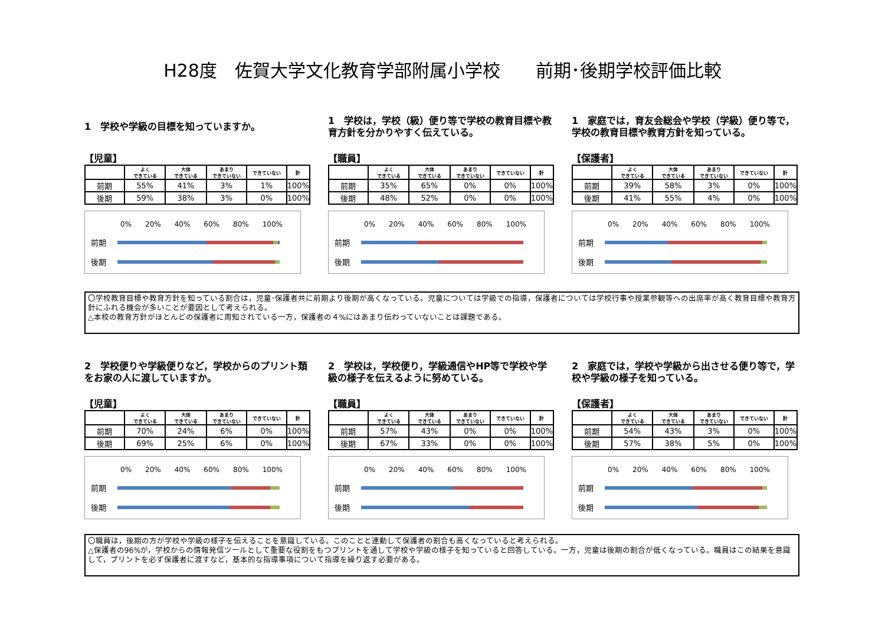H28度　佐賀大学文化教育学部附属小学校　　前期･後期学校評価比較
1　学校や学級の目標を知っていますか。
【児童】
| | よく できている | 大体 できている | あまり できていない | できていない | 計 |
| --- | --- | --- | --- | --- | --- |
| 前期 | 55% | 41% | 3% | 1% | 100% |
| 後期 | 59% | 38% | 3% | 0% | 100% |
0% 20% 40% 60% 80% 100%
前期
後期
1　学校は，学校（級）便り等で学校の教育目標や教育方針を分かりやすく伝えている。
【職員】
| | よく できている | 大体 できている | あまり できていない | できていない | 計 |
| --- | --- | --- | --- | --- | --- |
| 前期 | 35% | 65% | 0% | 0% | 100% |
| 後期 | 48% | 52% | 0% | 0% | 100% |
0% 20% 40% 60% 80% 100%
前期
後期
1　家庭では，育友会総会や学校（学級）便り等で，学校の教育目標や教育方針を知っている。
【保護者】
| | よく できている | 大体 できている | あまり できていない | できていない | 計 |
| --- | --- | --- | --- | --- | --- |
| 前期 | 39% | 58% | 3% | 0% | 100% |
| 後期 | 41% | 55% | 4% | 0% | 100% |
0% 20% 40% 60% 80% 100%
前期
後期
〇学校教育目標や教育方針を知っている割合は，児童･保護者共に前期より後期が高くなっている。児童については学級での指導，保護者については学校行事や授業参観等への出席率が高く教育目標や教育方針にふれる機会が多いことが要因として考えられる。
△本校の教育方針がほとんどの保護者に周知されている一方，保護者の４%にはあまり伝わっていないことは課題である。
2　学校便りや学級便りなど，学校からのプリント類をお家の人に渡していますか。
【児童】
| | よく できている | 大体 できている | あまり できていない | できていない | 計 |
| --- | --- | --- | --- | --- | --- |
| 前期 | 70% | 24% | 6% | 0% | 100% |
| 後期 | 69% | 25% | 6% | 0% | 100% |
0% 20% 40% 60% 80% 100%
前期
後期
2　学校は，学校便り，学級通信やHP等で学校や学級の様子を伝えるように努めている。
【職員】
| | よく できている | 大体 できている | あまり できていない | できていない | 計 |
| --- | --- | --- | --- | --- | --- |
| 前期 | 57% | 43% | 0% | 0% | 100% |
| 後期 | 67% | 33% | 0% | 0% | 100% |
0% 20% 40% 60% 80% 100%
前期
後期
2　家庭では，学校や学級から出させる便り等で，学校や学級の様子を知っている。
【保護者】
| | よく できている | 大体 できている | あまり できていない | できていない | 計 |
| --- | --- | --- | --- | --- | --- |
| 前期 | 54% | 43% | 3% | 0% | 100% |
| 後期 | 57% | 38% | 5% | 0% | 100% |
0% 20% 40% 60% 80% 100%
前期
後期
〇職員は，後期の方が学校や学級の様子を伝えることを意識している。このことと連動して保護者の割合も高くなっていると考えられる。
△保護者の96%が，学校からの情報発信ツールとして重要な役割をもつプリントを通して学校や学級の様子を知っていると回答している。一方，児童は後期の割合が低くなっている。職員はこの結果を意識して，プリントを必ず保護者に渡すなど，基本的な指導事項について指導を繰り返す必要がある。